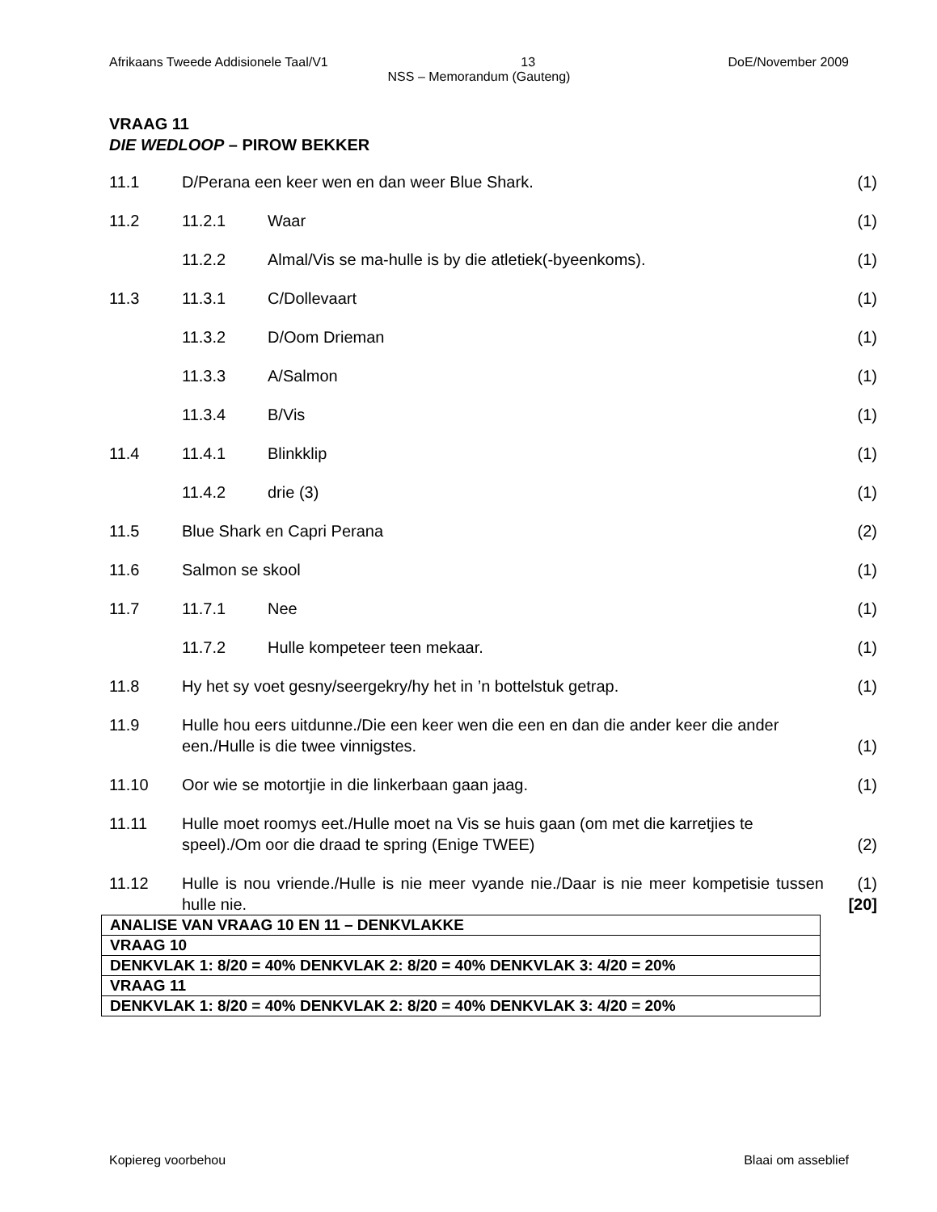Afrikaans Tweede Addisionele Taal/V1 13 DoE/November 2009
NSS – Memorandum (Gauteng)
VRAAG 11
DIE WEDLOOP – PIROW BEKKER
| 11.1 | D/Perana een keer wen en dan weer Blue Shark. | | (1) |
| 11.2 | 11.2.1 | Waar | (1) |
| | 11.2.2 | Almal/Vis se ma-hulle is by die atletiek(-byeenkoms). | (1) |
| 11.3 | 11.3.1 | C/Dollevaart | (1) |
| | 11.3.2 | D/Oom Drieman | (1) |
| | 11.3.3 | A/Salmon | (1) |
| | 11.3.4 | B/Vis | (1) |
| 11.4 | 11.4.1 | Blinkklip | (1) |
| | 11.4.2 | drie (3) | (1) |
| 11.5 | Blue Shark en Capri Perana | | (2) |
| 11.6 | Salmon se skool | | (1) |
| 11.7 | 11.7.1 | Nee | (1) |
| | 11.7.2 | Hulle kompeteer teen mekaar. | (1) |
| 11.8 | Hy het sy voet gesny/seergekry/hy het in ’n bottelstuk getrap. | | (1) |
| 11.9 | Hulle hou eers uitdunne./Die een keer wen die een en dan die ander keer die ander een./Hulle is die twee vinnigstes. | | (1) |
| 11.10 | Oor wie se motortjie in die linkerbaan gaan jaag. | | (1) |
| 11.11 | Hulle moet roomys eet./Hulle moet na Vis se huis gaan (om met die karretjies te speel)./Om oor die draad te spring (Enige TWEE) | | (2) |
| 11.12 | Hulle is nou vriende./Hulle is nie meer vyande nie./Daar is nie meer kompetisie tussen hulle nie. | | (1) [20] |
| ANALISE VAN VRAAG 10 EN 11 – DENKVLAKKE |
| VRAAG 10 |
| DENKVLAK 1: 8/20 = 40% DENKVLAK 2: 8/20 = 40% DENKVLAK 3: 4/20 = 20% |
| VRAAG 11 |
| DENKVLAK 1: 8/20 = 40% DENKVLAK 2: 8/20 = 40% DENKVLAK 3: 4/20 = 20% |
Kopiereg voorbehou Blaai om asseblief